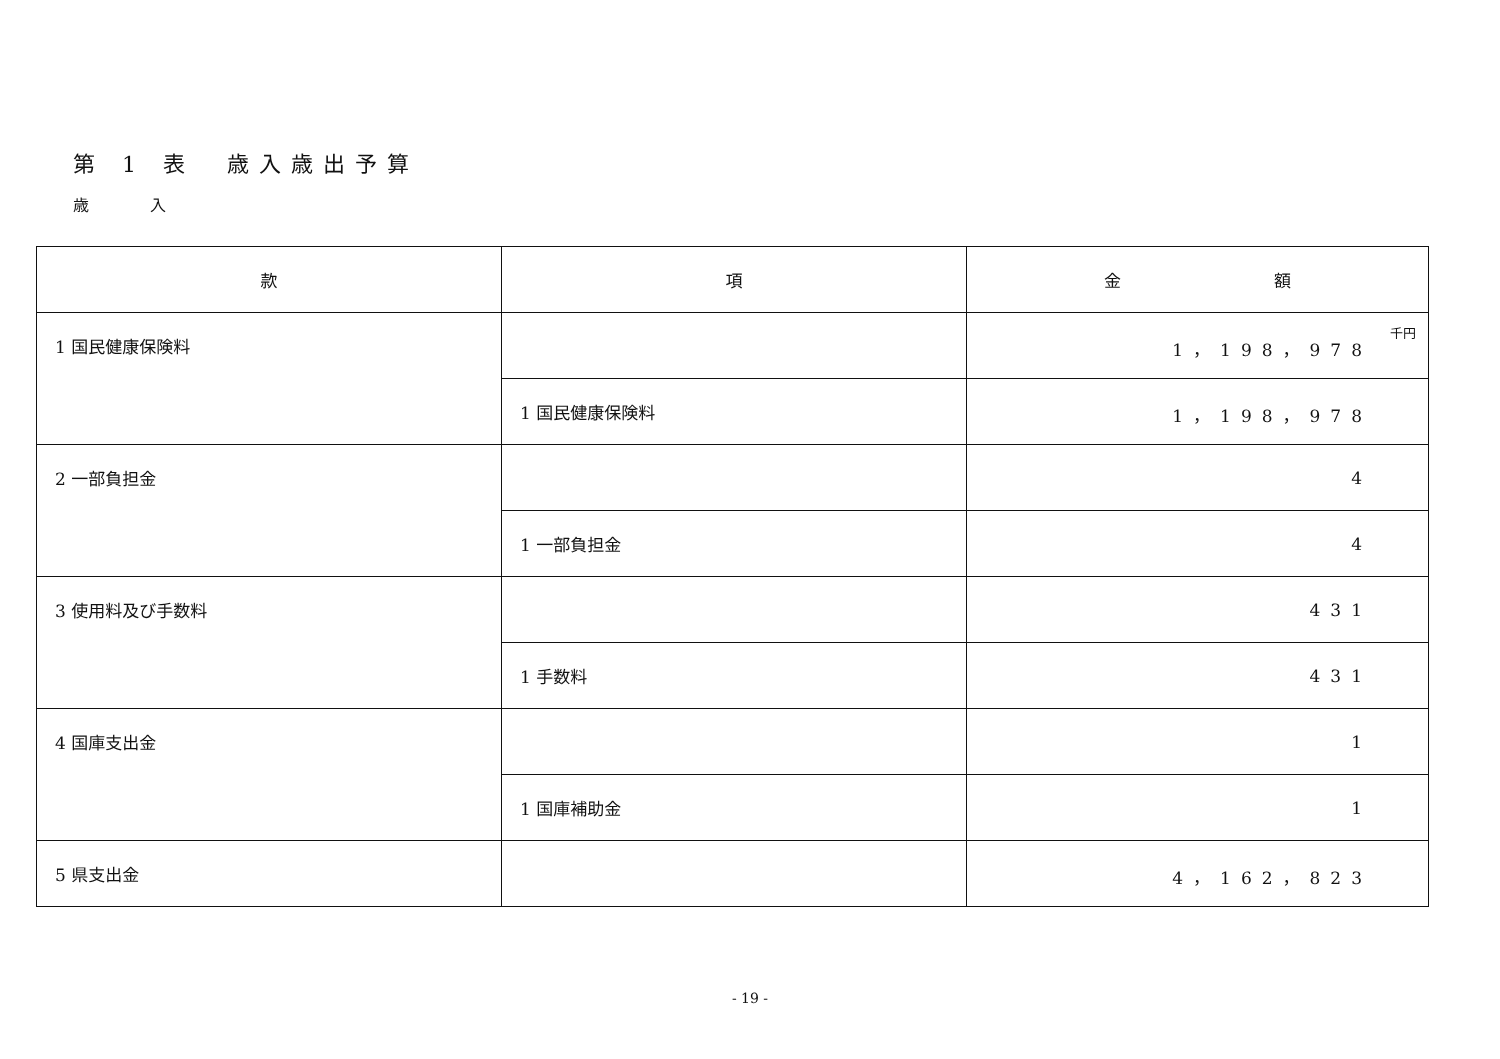第 1 表　歳入歳出予算
歳 入
| 款 | 項 | 金 額 |
| --- | --- | --- |
| 1 国民健康保険料 | | 1，198，978 千円 |
| | 1 国民健康保険料 | 1，198，978 |
| 2 一部負担金 | | 4 |
| | 1 一部負担金 | 4 |
| 3 使用料及び手数料 | | 431 |
| | 1 手数料 | 431 |
| 4 国庫支出金 | | 1 |
| | 1 国庫補助金 | 1 |
| 5 県支出金 | | 4，162，823 |
- 19 -